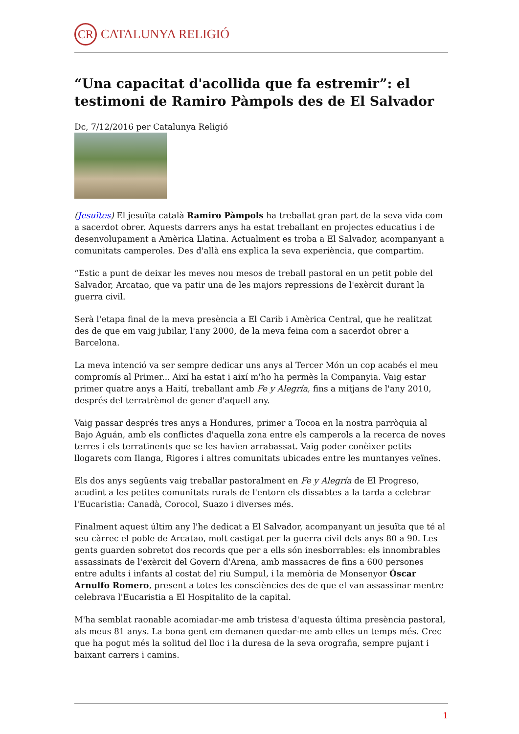CR CATALUNYA RELIGIÓ
“Una capacitat d'acollida que fa estremir”: el testimoni de Ramiro Pàmpols des de El Salvador
Dc, 7/12/2016 per Catalunya Religió
(Jesuïtes) El jesuïta català Ramiro Pàmpols ha treballat gran part de la seva vida com a sacerdot obrer. Aquests darrers anys ha estat treballant en projectes educatius i de desenvolupament a Amèrica Llatina. Actualment es troba a El Salvador, acompanyant a comunitats camperoles. Des d'allà ens explica la seva experiència, que compartim.
“Estic a punt de deixar les meves nou mesos de treball pastoral en un petit poble del Salvador, Arcatao, que va patir una de les majors repressions de l'exèrcit durant la guerra civil.
Serà l'etapa final de la meva presència a El Carib i Amèrica Central, que he realitzat des de que em vaig jubilar, l'any 2000, de la meva feina com a sacerdot obrer a Barcelona.
La meva intenció va ser sempre dedicar uns anys al Tercer Món un cop acabés el meu compromís al Primer... Així ha estat i així m'ho ha permès la Companyia. Vaig estar primer quatre anys a Haití, treballant amb Fe y Alegría, fins a mitjans de l'any 2010, després del terratrèmol de gener d'aquell any.
Vaig passar després tres anys a Hondures, primer a Tocoa en la nostra parròquia al Bajo Aguán, amb els conflictes d'aquella zona entre els camperols a la recerca de noves terres i els terratinents que se les havien arrabassat. Vaig poder conèixer petits llogarets com Ilanga, Rigores i altres comunitats ubicades entre les muntanyes veïnes.
Els dos anys següents vaig treballar pastoralment en Fe y Alegría de El Progreso, acudint a les petites comunitats rurals de l'entorn els dissabtes a la tarda a celebrar l'Eucaristia: Canadà, Corocol, Suazo i diverses més.
Finalment aquest últim any l'he dedicat a El Salvador, acompanyant un jesuïta que té al seu càrrec el poble de Arcatao, molt castigat per la guerra civil dels anys 80 a 90. Les gents guarden sobretot dos records que per a ells són inesborrables: els innombrables assassinats de l'exèrcit del Govern d'Arena, amb massacres de fins a 600 persones entre adults i infants al costat del riu Sumpul, i la memòria de Monsenyor Óscar Arnulfo Romero, present a totes les consciències des de que el van assassinar mentre celebrava l'Eucaristia a El Hospitalito de la capital.
M'ha semblat raonable acomiadar-me amb tristesa d'aquesta última presència pastoral, als meus 81 anys. La bona gent em demanen quedar-me amb elles un temps més. Crec que ha pogut més la solitud del lloc i la duresa de la seva orografia, sempre pujant i baixant carrers i camins.
1